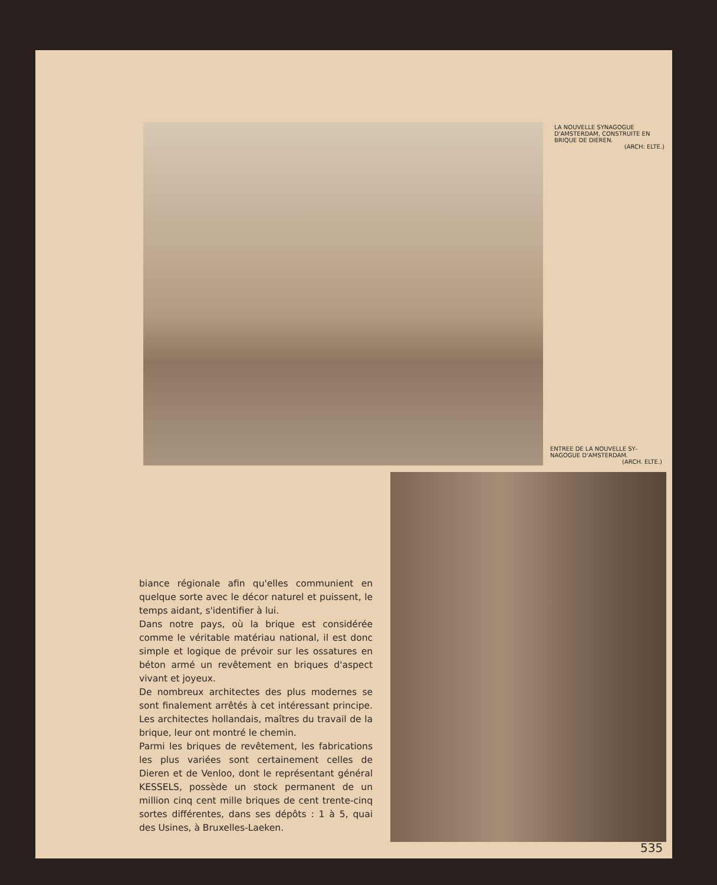LA NOUVELLE SYNAGOGUE D'AMSTERDAM, CONSTRUITE EN BRIQUE DE DIEREN.
(ARCH: ELTE.)
ENTREE DE LA NOUVELLE SY­NAGOGUE D'AMSTERDAM.
(ARCH. ELTE.)
biance régionale afin qu'elles communient en quelque sorte avec le décor naturel et puissent, le temps aidant, s'identifier à lui.
Dans notre pays, où la brique est considérée comme le véritable matériau national, il est donc simple et logique de prévoir sur les ossatures en béton armé un revêtement en briques d'aspect vivant et joyeux.
De nombreux architectes des plus modernes se sont finalement arrêtés à cet intéressant principe. Les architectes hollandais, maîtres du travail de la brique, leur ont montré le chemin.
Parmi les briques de revêtement, les fabrications les plus variées sont certainement celles de Dieren et de Venloo, dont le représentant général KESSELS, possède un stock permanent de un million cinq cent mille briques de cent trente-cinq sortes différentes, dans ses dépôts : 1 à 5, quai des Usines, à Bruxelles-Laeken.
535